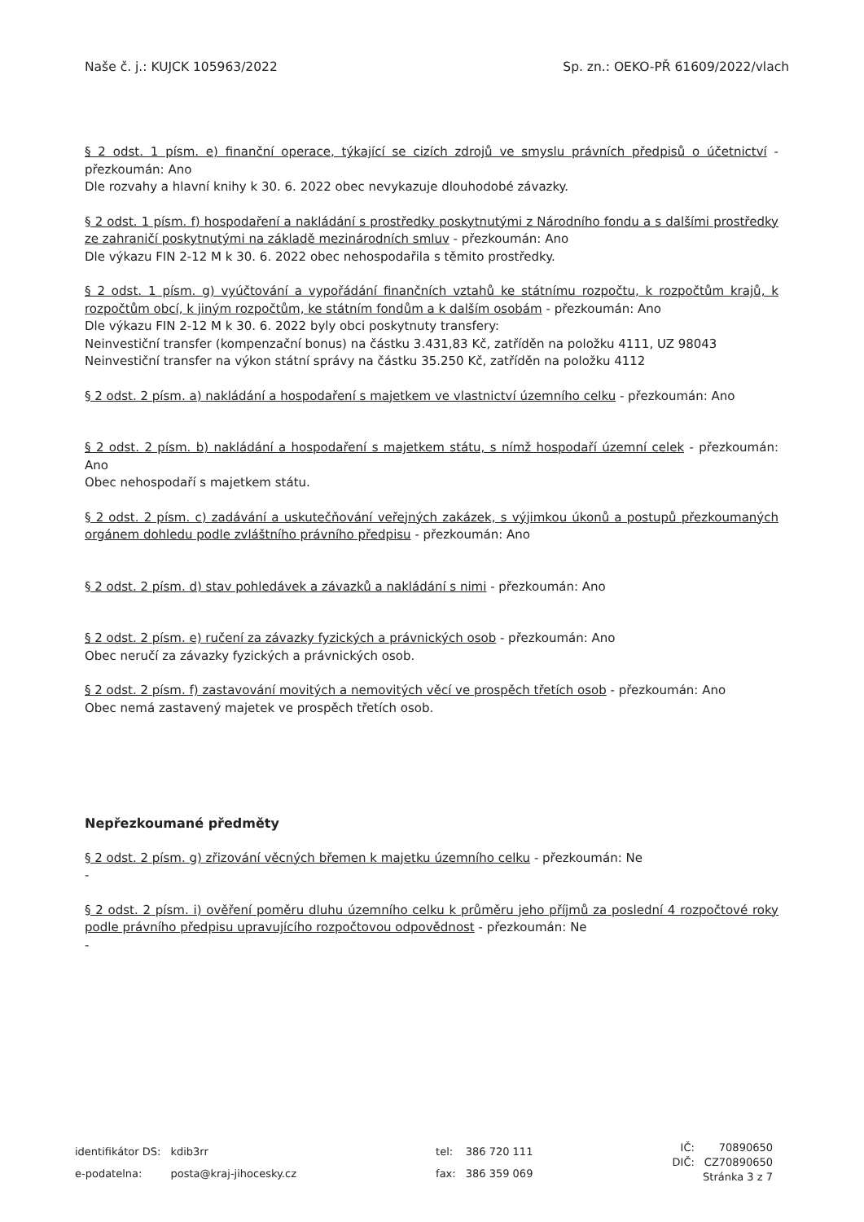Naše č. j.: KUJCK 105963/2022 Sp. zn.: OEKO-PŘ 61609/2022/vlach
§ 2 odst. 1 písm. e) finanční operace, týkající se cizích zdrojů ve smyslu právních předpisů o účetnictví - přezkoumán: Ano
Dle rozvahy a hlavní knihy k 30. 6. 2022 obec nevykazuje dlouhodobé závazky.
§ 2 odst. 1 písm. f) hospodaření a nakládání s prostředky poskytnutými z Národního fondu a s dalšími prostředky ze zahraničí poskytnutými na základě mezinárodních smluv - přezkoumán: Ano
Dle výkazu FIN 2-12 M k 30. 6. 2022 obec nehospodařila s těmito prostředky.
§ 2 odst. 1 písm. g) vyúčtování a vypořádání finančních vztahů ke státnímu rozpočtu, k rozpočtům krajů, k rozpočtům obcí, k jiným rozpočtům, ke státním fondům a k dalším osobám - přezkoumán: Ano
Dle výkazu FIN 2-12 M k 30. 6. 2022 byly obci poskytnuty transfery:
Neinvestiční transfer (kompenzační bonus) na částku 3.431,83 Kč, zatříděn na položku 4111, UZ 98043
Neinvestiční transfer na výkon státní správy na částku 35.250 Kč, zatříděn na položku 4112
§ 2 odst. 2 písm. a) nakládání a hospodaření s majetkem ve vlastnictví územního celku - přezkoumán: Ano
§ 2 odst. 2 písm. b) nakládání a hospodaření s majetkem státu, s nímž hospodaří územní celek - přezkoumán: Ano
Obec nehospodaří s majetkem státu.
§ 2 odst. 2 písm. c) zadávání a uskutečňování veřejných zakázek, s výjimkou úkonů a postupů přezkoumaných orgánem dohledu podle zvláštního právního předpisu - přezkoumán: Ano
§ 2 odst. 2 písm. d) stav pohledávek a závazků a nakládání s nimi - přezkoumán: Ano
§ 2 odst. 2 písm. e) ručení za závazky fyzických a právnických osob - přezkoumán: Ano
Obec neručí za závazky fyzických a právnických osob.
§ 2 odst. 2 písm. f) zastavování movitých a nemovitých věcí ve prospěch třetích osob - přezkoumán: Ano
Obec nemá zastavený majetek ve prospěch třetích osob.
Nepřezkoumané předměty
§ 2 odst. 2 písm. g) zřizování věcných břemen k majetku územního celku - přezkoumán: Ne
-
§ 2 odst. 2 písm. i) ověření poměru dluhu územního celku k průměru jeho příjmů za poslední 4 rozpočtové roky podle právního předpisu upravujícího rozpočtovou odpovědnost - přezkoumán: Ne
-
| identifikátor DS: | kdib3rr |
| e-podatelna: | posta@kraj-jihocesky.cz |
| tel: | 386 720 111 |
| fax: | 386 359 069 |
| IČ: | 70890650 |
| DIČ: | CZ70890650 |
Stránka 3 z 7